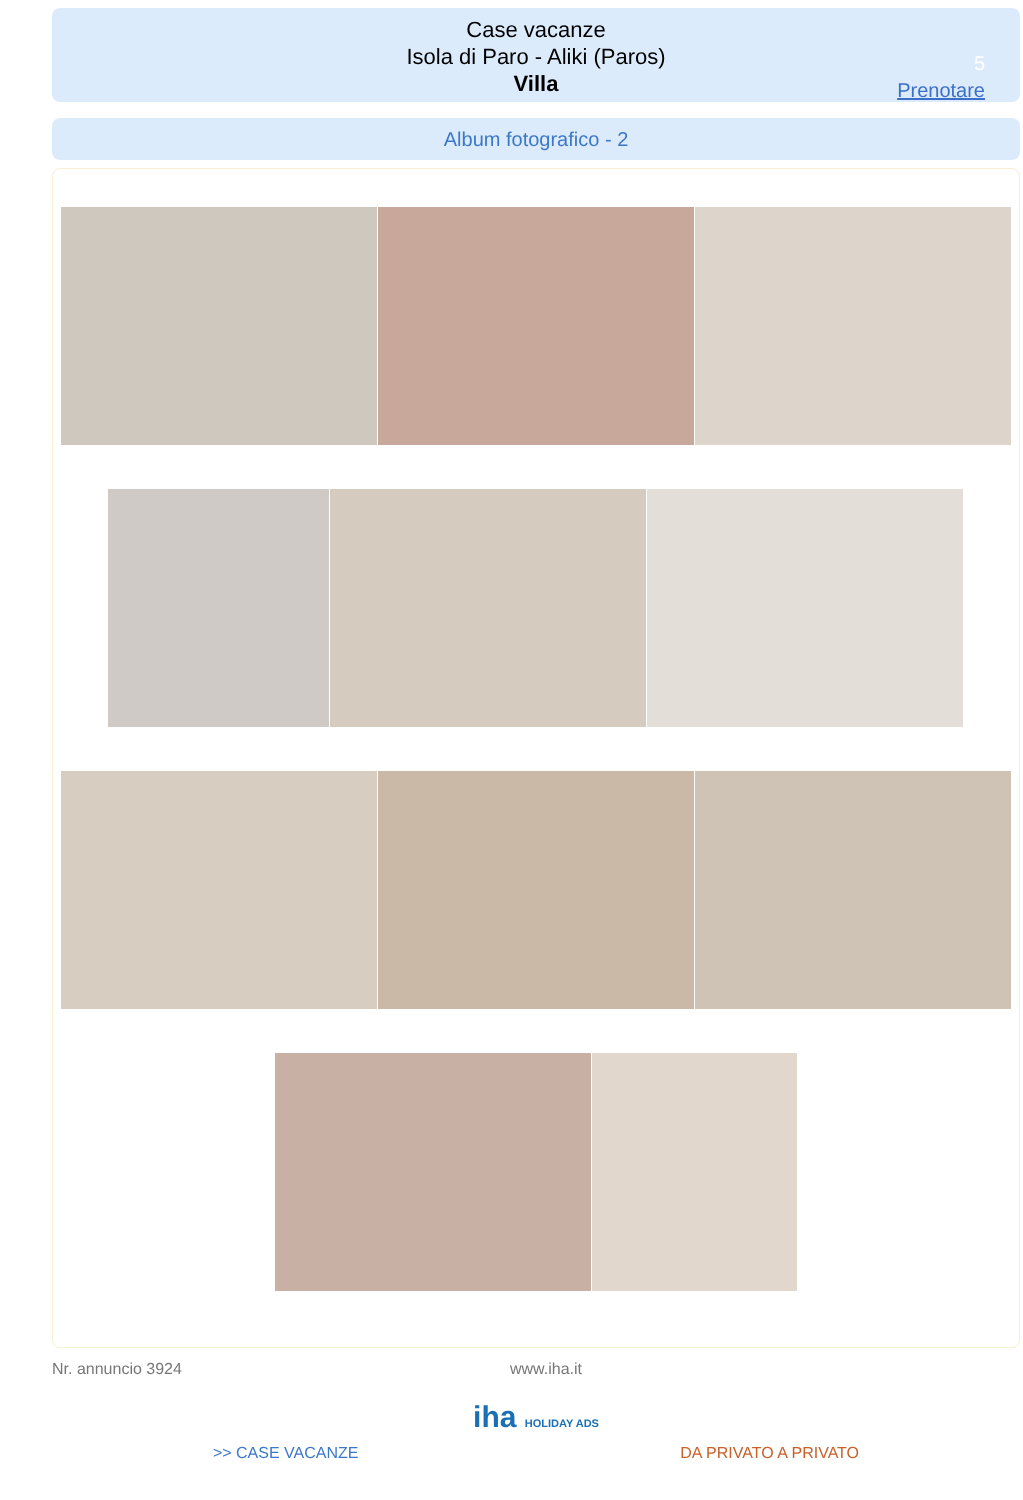Case vacanze
Isola di Paro - Aliki (Paros)
Villa
5
Prenotare
Album fotografico - 2
Nr. annuncio 3924 www.iha.it
iha HOLIDAY ADS
>> CASE VACANZE DA PRIVATO A PRIVATO